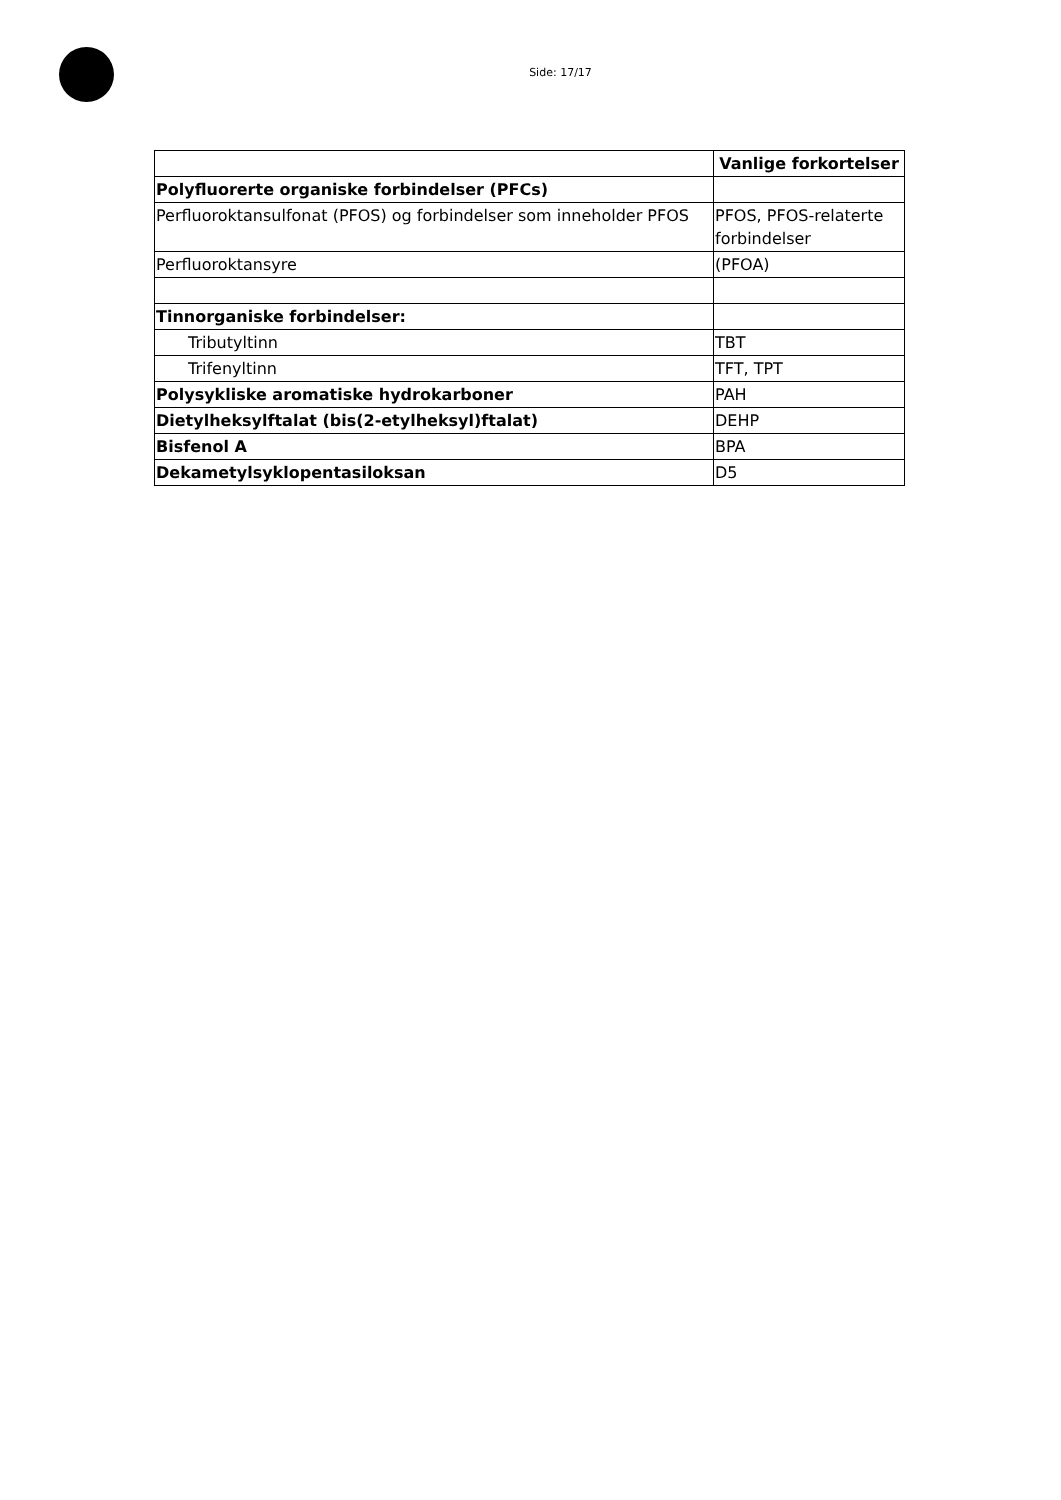Side: 17/17
| | Vanlige forkortelser |
| --- | --- |
| Polyfluorerte organiske forbindelser (PFCs) | |
| Perfluoroktansulfonat (PFOS) og forbindelser som inneholder PFOS | PFOS, PFOS-relaterte forbindelser |
| Perfluoroktansyre | (PFOA) |
| Tinnorganiske forbindelser: | |
| Tributyltinn | TBT |
| Trifenyltinn | TFT, TPT |
| Polysykliske aromatiske hydrokarboner | PAH |
| Dietylheksylftalat (bis(2-etylheksyl)ftalat) | DEHP |
| Bisfenol A | BPA |
| Dekametylsyklopentasiloksan | D5 |